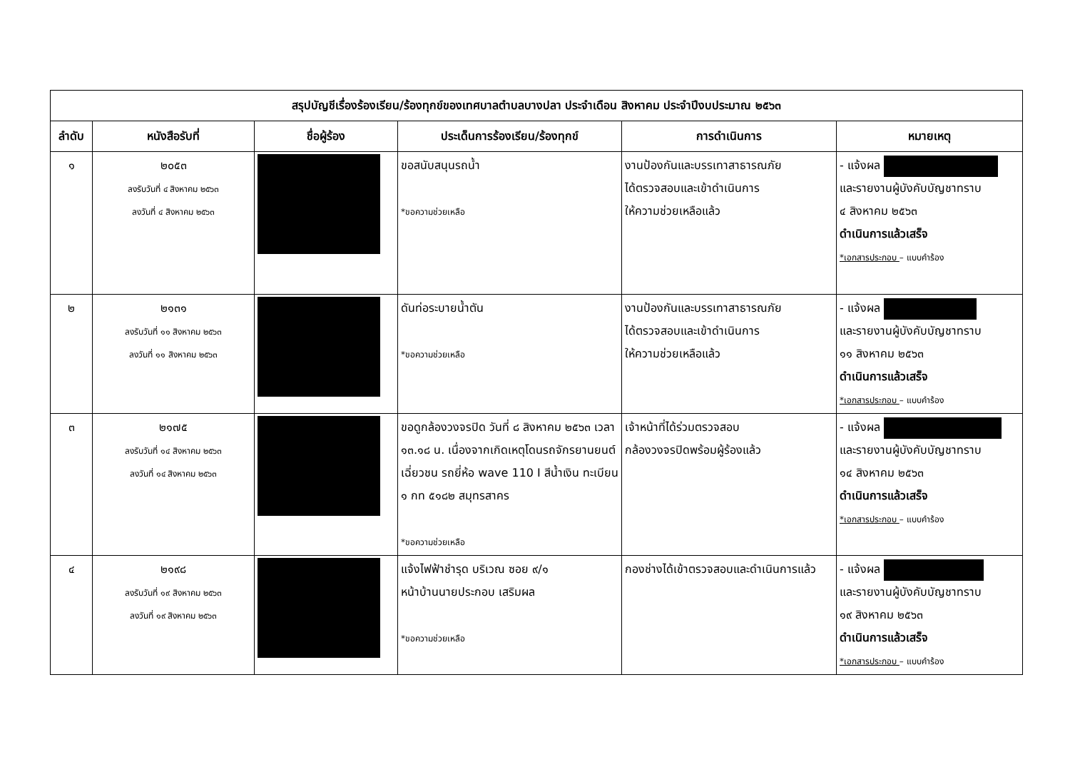| สรุปบัญชีเรื่องร้องเรียน/ร้องทุกข์ของเทศบาลตำบลบางปลา ประจำเดือน สิงหาคม ประจำปีงบประมาณ ๒๕๖๓ | | | | | |
| --- | --- | --- | --- | --- | --- |
| ลำดับ | หนังสือรับที่ | ชื่อผู้ร้อง | ประเด็นการร้องเรียน/ร้องทุกข์ | การดำเนินการ | หมายเหตุ |
| ๑ | ๒๐๕๓ ลงรับวันที่ ๔ สิงหาคม ๒๕๖๓ ลงวันที่ ๔ สิงหาคม ๒๕๖๓ | | ขอสนับสนุนรถน้ำ *ขอความช่วยเหลือ | งานป้องกันและบรรเทาสาธารณภัย ได้ตรวจสอบและเข้าดำเนินการ ให้ความช่วยเหลือแล้ว | - แจ้งผล และรายงานผู้บังคับบัญชาทราบ ๔ สิงหาคม ๒๕๖๓ ดำเนินการแล้วเสร็จ *เอกสารประกอบ – แบบคำร้อง |
| ๒ | ๒๑๓๑ ลงรับวันที่ ๑๑ สิงหาคม ๒๕๖๓ ลงวันที่ ๑๑ สิงหาคม ๒๕๖๓ | | ดันท่อระบายน้ำตัน *ขอความช่วยเหลือ | งานป้องกันและบรรเทาสาธารณภัย ได้ตรวจสอบและเข้าดำเนินการ ให้ความช่วยเหลือแล้ว | - แจ้งผล และรายงานผู้บังคับบัญชาทราบ ๑๑ สิงหาคม ๒๕๖๓ ดำเนินการแล้วเสร็จ *เอกสารประกอบ – แบบคำร้อง |
| ๓ | ๒๑๗๕ ลงรับวันที่ ๑๔ สิงหาคม ๒๕๖๓ ลงวันที่ ๑๔ สิงหาคม ๒๕๖๓ | | ขอดูกล้องวงจรปิด วันที่ ๘ สิงหาคม ๒๕๖๓ เวลา ๑๓.๑๘ น. เนื่องจากเกิดเหตุโดนรถจักรยานยนต์เฉี่ยวชน รถยี่ห้อ wave 110 I สีน้ำเงิน ทะเบียน ๑ กท ๕๑๘๒ สมุทรสาคร *ขอความช่วยเหลือ | เจ้าหน้าที่ได้ร่วมตรวจสอบ กล้องวงจรปิดพร้อมผู้ร้องแล้ว | - แจ้งผล และรายงานผู้บังคับบัญชาทราบ ๑๔ สิงหาคม ๒๕๖๓ ดำเนินการแล้วเสร็จ *เอกสารประกอบ – แบบคำร้อง |
| ๔ | ๒๑๙๘ ลงรับวันที่ ๑๙ สิงหาคม ๒๕๖๓ ลงวันที่ ๑๙ สิงหาคม ๒๕๖๓ | | แจ้งไฟฟ้าชำรุด บริเวณ ซอย ๙/๑ หน้าบ้านนายประกอบ เสริมผล *ขอความช่วยเหลือ | กองช่างได้เข้าตรวจสอบและดำเนินการแล้ว | - แจ้งผล และรายงานผู้บังคับบัญชาทราบ ๑๙ สิงหาคม ๒๕๖๓ ดำเนินการแล้วเสร็จ *เอกสารประกอบ – แบบคำร้อง |